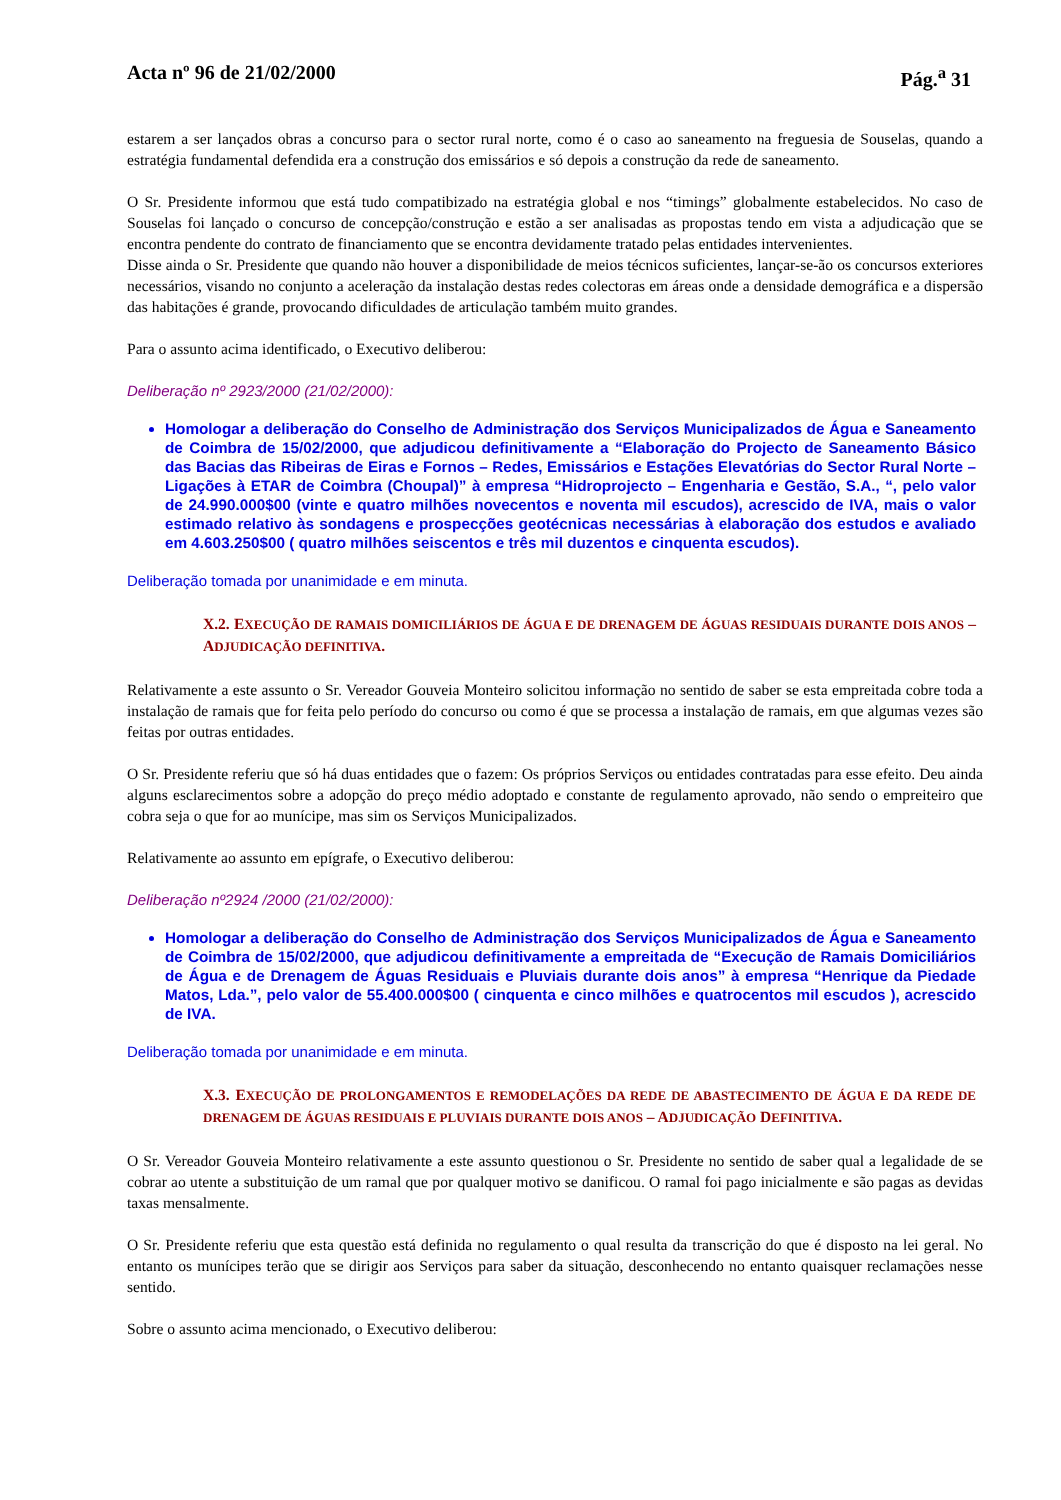Acta nº 96 de 21/02/2000 Pág.<sup>a</sup> 31
estarem a ser lançados obras a concurso para o sector rural norte, como é o caso ao saneamento na freguesia de Souselas, quando a estratégia fundamental defendida era a construção dos emissários e só depois a construção da rede de saneamento.
O Sr. Presidente informou que está tudo compatibizado na estratégia global e nos “timings” globalmente estabelecidos. No caso de Souselas foi lançado o concurso de concepção/construção e estão a ser analisadas as propostas tendo em vista a adjudicação que se encontra pendente do contrato de financiamento que se encontra devidamente tratado pelas entidades intervenientes.
Disse ainda o Sr. Presidente que quando não houver a disponibilidade de meios técnicos suficientes, lançar-se-ão os concursos exteriores necessários, visando no conjunto a aceleração da instalação destas redes colectoras em áreas onde a densidade demográfica e a dispersão das habitações é grande, provocando dificuldades de articulação também muito grandes.
Para o assunto acima identificado, o Executivo deliberou:
Deliberação nº 2923/2000 (21/02/2000):
Homologar a deliberação do Conselho de Administração dos Serviços Municipalizados de Água e Saneamento de Coimbra de 15/02/2000, que adjudicou definitivamente a “Elaboração do Projecto de Saneamento Básico das Bacias das Ribeiras de Eiras e Fornos – Redes, Emissários e Estações Elevatórias do Sector Rural Norte – Ligações à ETAR de Coimbra (Choupal)” à empresa “Hidroprojecto – Engenharia e Gestão, S.A., “, pelo valor de 24.990.000$00 (vinte e quatro milhões novecentos e noventa mil escudos), acrescido de IVA, mais o valor estimado relativo às sondagens e prospecções geotécnicas necessárias à elaboração dos estudos e avaliado em 4.603.250$00 ( quatro milhões seiscentos e três mil duzentos e cinquenta escudos).
Deliberação tomada por unanimidade e em minuta.
X.2. EXECUÇÃO DE RAMAIS DOMICILIÁRIOS DE ÁGUA E DE DRENAGEM DE ÁGUAS RESIDUAIS DURANTE DOIS ANOS – ADJUDICAÇÃO DEFINITIVA.
Relativamente a este assunto o Sr. Vereador Gouveia Monteiro solicitou informação no sentido de saber se esta empreitada cobre toda a instalação de ramais que for feita pelo período do concurso ou como é que se processa a instalação de ramais, em que algumas vezes são feitas por outras entidades.
O Sr. Presidente referiu que só há duas entidades que o fazem: Os próprios Serviços ou entidades contratadas para esse efeito. Deu ainda alguns esclarecimentos sobre a adopção do preço médio adoptado e constante de regulamento aprovado, não sendo o empreiteiro que cobra seja o que for ao munícipe, mas sim os Serviços Municipalizados.
Relativamente ao assunto em epígrafe, o Executivo deliberou:
Deliberação nº2924 /2000 (21/02/2000):
Homologar a deliberação do Conselho de Administração dos Serviços Municipalizados de Água e Saneamento de Coimbra de 15/02/2000, que adjudicou definitivamente a empreitada de “Execução de Ramais Domiciliários de Água e de Drenagem de Águas Residuais e Pluviais durante dois anos” à empresa “Henrique da Piedade Matos, Lda.”, pelo valor de 55.400.000$00 ( cinquenta e cinco milhões e quatrocentos mil escudos ), acrescido de IVA.
Deliberação tomada por unanimidade e em minuta.
X.3. EXECUÇÃO DE PROLONGAMENTOS E REMODELAÇÕES DA REDE DE ABASTECIMENTO DE ÁGUA E DA REDE DE DRENAGEM DE ÁGUAS RESIDUAIS E PLUVIAIS DURANTE DOIS ANOS – ADJUDICAÇÃO DEFINITIVA.
O Sr. Vereador Gouveia Monteiro relativamente a este assunto questionou o Sr. Presidente no sentido de saber qual a legalidade de se cobrar ao utente a substituição de um ramal que por qualquer motivo se danificou. O ramal foi pago inicialmente e são pagas as devidas taxas mensalmente.
O Sr. Presidente referiu que esta questão está definida no regulamento o qual resulta da transcrição do que é disposto na lei geral. No entanto os munícipes terão que se dirigir aos Serviços para saber da situação, desconhecendo no entanto quaisquer reclamações nesse sentido.
Sobre o assunto acima mencionado, o Executivo deliberou: